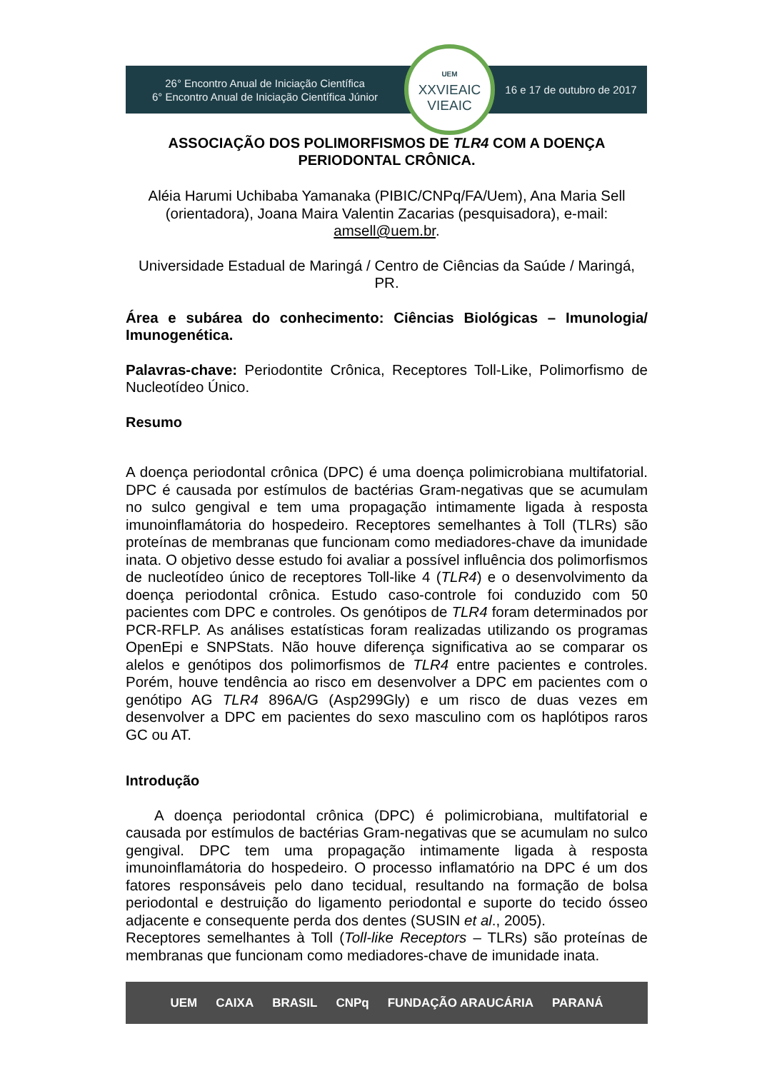26° Encontro Anual de Iniciação Científica
6° Encontro Anual de Iniciação Científica Júnior
UEM
XXVIEAIC
VIEAIC
16 e 17 de outubro de 2017
ASSOCIAÇÃO DOS POLIMORFISMOS DE TLR4 COM A DOENÇA PERIODONTAL CRÔNICA.
Aléia Harumi Uchibaba Yamanaka (PIBIC/CNPq/FA/Uem), Ana Maria Sell (orientadora), Joana Maira Valentin Zacarias (pesquisadora), e-mail: amsell@uem.br.
Universidade Estadual de Maringá / Centro de Ciências da Saúde / Maringá, PR.
Área e subárea do conhecimento: Ciências Biológicas – Imunologia/ Imunogenética.
Palavras-chave: Periodontite Crônica, Receptores Toll-Like, Polimorfismo de Nucleotídeo Único.
Resumo
A doença periodontal crônica (DPC) é uma doença polimicrobiana multifatorial. DPC é causada por estímulos de bactérias Gram-negativas que se acumulam no sulco gengival e tem uma propagação intimamente ligada à resposta imunoinflamátoria do hospedeiro. Receptores semelhantes à Toll (TLRs) são proteínas de membranas que funcionam como mediadores-chave da imunidade inata. O objetivo desse estudo foi avaliar a possível influência dos polimorfismos de nucleotídeo único de receptores Toll-like 4 (TLR4) e o desenvolvimento da doença periodontal crônica. Estudo caso-controle foi conduzido com 50 pacientes com DPC e controles. Os genótipos de TLR4 foram determinados por PCR-RFLP. As análises estatísticas foram realizadas utilizando os programas OpenEpi e SNPStats. Não houve diferença significativa ao se comparar os alelos e genótipos dos polimorfismos de TLR4 entre pacientes e controles. Porém, houve tendência ao risco em desenvolver a DPC em pacientes com o genótipo AG TLR4 896A/G (Asp299Gly) e um risco de duas vezes em desenvolver a DPC em pacientes do sexo masculino com os haplótipos raros GC ou AT.
Introdução
A doença periodontal crônica (DPC) é polimicrobiana, multifatorial e causada por estímulos de bactérias Gram-negativas que se acumulam no sulco gengival. DPC tem uma propagação intimamente ligada à resposta imunoinflamátoria do hospedeiro. O processo inflamatório na DPC é um dos fatores responsáveis pelo dano tecidual, resultando na formação de bolsa periodontal e destruição do ligamento periodontal e suporte do tecido ósseo adjacente e consequente perda dos dentes (SUSIN et al., 2005).
Receptores semelhantes à Toll (Toll-like Receptors – TLRs) são proteínas de membranas que funcionam como mediadores-chave de imunidade inata.
UEM CAIXA BRASIL CNPq FUNDAÇÃO ARAUCÁRIA PARANÁ